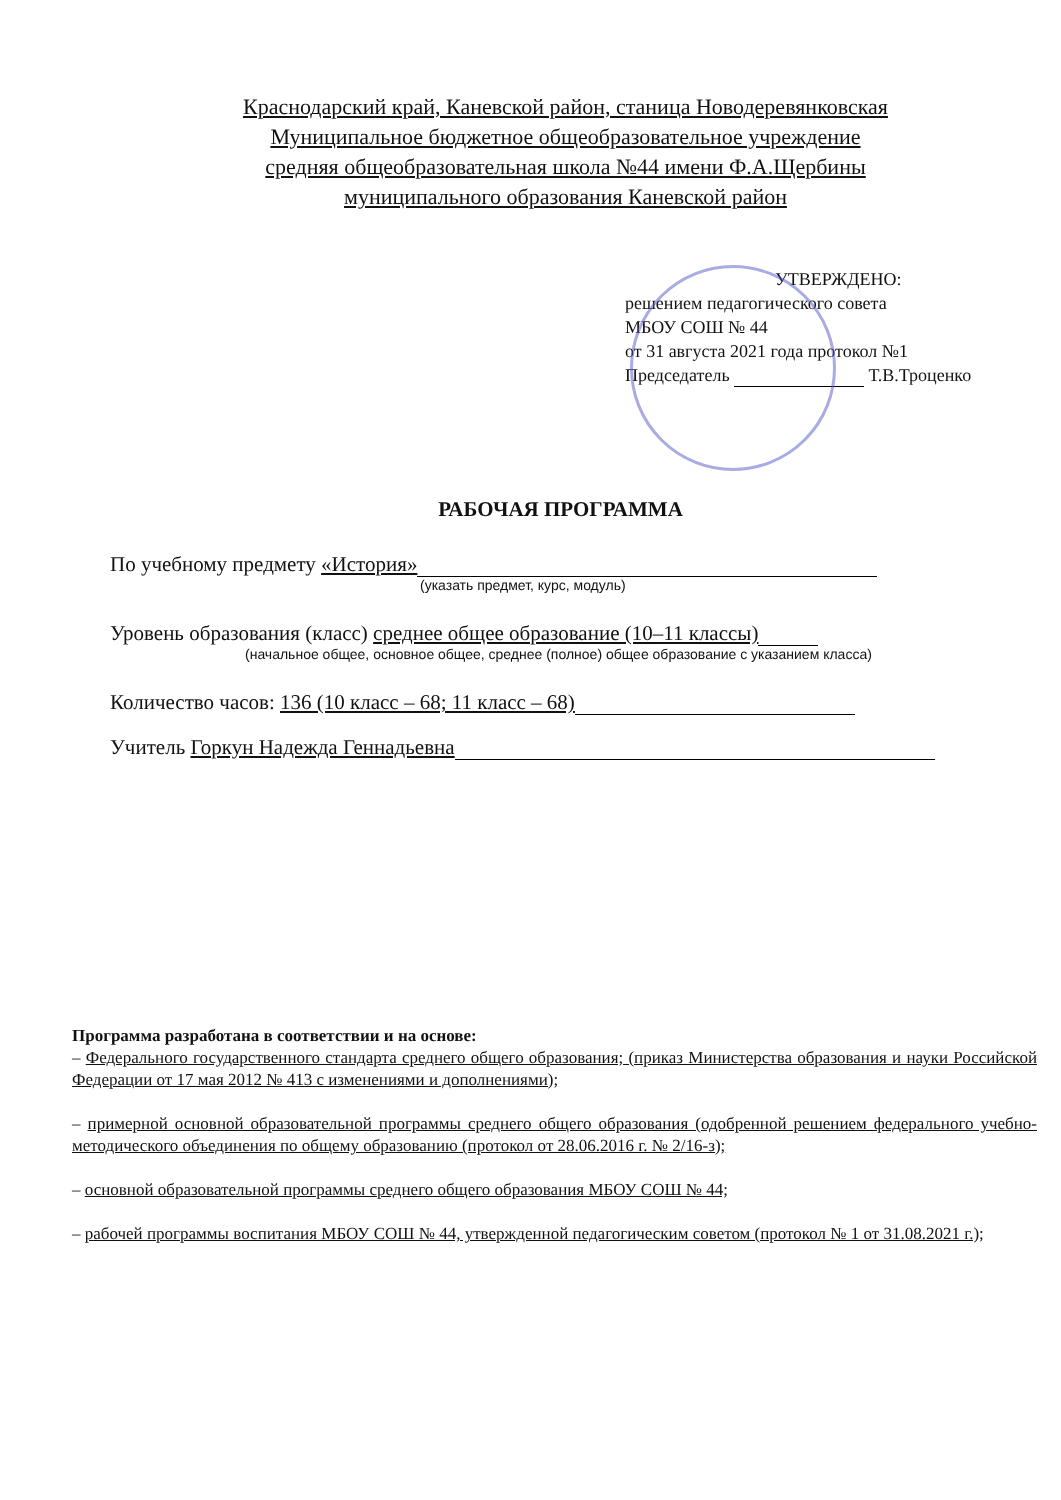Краснодарский край, Каневской район, станица Новодеревянковская
Муниципальное бюджетное общеобразовательное учреждение
средняя общеобразовательная школа №44 имени Ф.А.Щербины
муниципального образования Каневской район
УТВЕРЖДЕНО:
решением педагогического совета
МБОУ СОШ № 44
от 31 августа 2021 года протокол №1
Председатель Т.В.Троценко
РАБОЧАЯ ПРОГРАММА
По учебному предмету «История»
(указать предмет, курс, модуль)
Уровень образования (класс) среднее общее образование (10–11 классы)
(начальное общее, основное общее, среднее (полное) общее образование с указанием класса)
Количество часов: 136 (10 класс – 68; 11 класс – 68)
Учитель Горкун Надежда Геннадьевна
Программа разработана в соответствии и на основе:
– Федерального государственного стандарта среднего общего образования; (приказ Министерства образования и науки Российской Федерации от 17 мая 2012 № 413 с изменениями и дополнениями);
– примерной основной образовательной программы среднего общего образования (одобренной решением федерального учебно-методического объединения по общему образованию (протокол от 28.06.2016 г. № 2/16-з);
– основной образовательной программы среднего общего образования МБОУ СОШ № 44;
– рабочей программы воспитания МБОУ СОШ № 44, утвержденной педагогическим советом (протокол № 1 от 31.08.2021 г.);